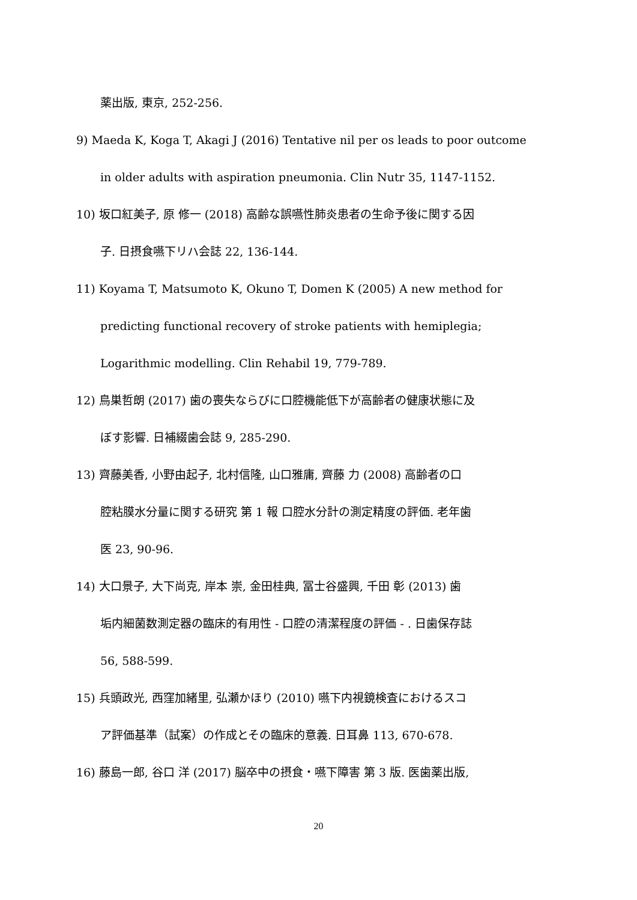薬出版, 東京, 252-256.
9) Maeda K, Koga T, Akagi J (2016) Tentative nil per os leads to poor outcome
in older adults with aspiration pneumonia. Clin Nutr 35, 1147-1152.
10) 坂口紅美子, 原 修一 (2018) 高齢な誤嚥性肺炎患者の生命予後に関する因
子. 日摂食嚥下リハ会誌 22, 136-144.
11) Koyama T, Matsumoto K, Okuno T, Domen K (2005) A new method for
predicting functional recovery of stroke patients with hemiplegia;
Logarithmic modelling. Clin Rehabil 19, 779-789.
12) 鳥巣哲朗 (2017) 歯の喪失ならびに口腔機能低下が高齢者の健康状態に及
ぼす影響. 日補綴歯会誌 9, 285-290.
13) 齊藤美香, 小野由起子, 北村信隆, 山口雅庸, 齊藤 力 (2008) 高齢者の口
腔粘膜水分量に関する研究 第 1 報 口腔水分計の測定精度の評価. 老年歯
医 23, 90-96.
14) 大口景子, 大下尚克, 岸本 崇, 金田桂典, 冨士谷盛興, 千田 彰 (2013) 歯
垢内細菌数測定器の臨床的有用性 - 口腔の清潔程度の評価 - . 日歯保存誌
56, 588-599.
15) 兵頭政光, 西窪加緒里, 弘瀬かほり (2010) 嚥下内視鏡検査におけるスコ
ア評価基準（試案）の作成とその臨床的意義. 日耳鼻 113, 670-678.
16) 藤島一郎, 谷口 洋 (2017) 脳卒中の摂食・嚥下障害 第 3 版. 医歯薬出版,
20